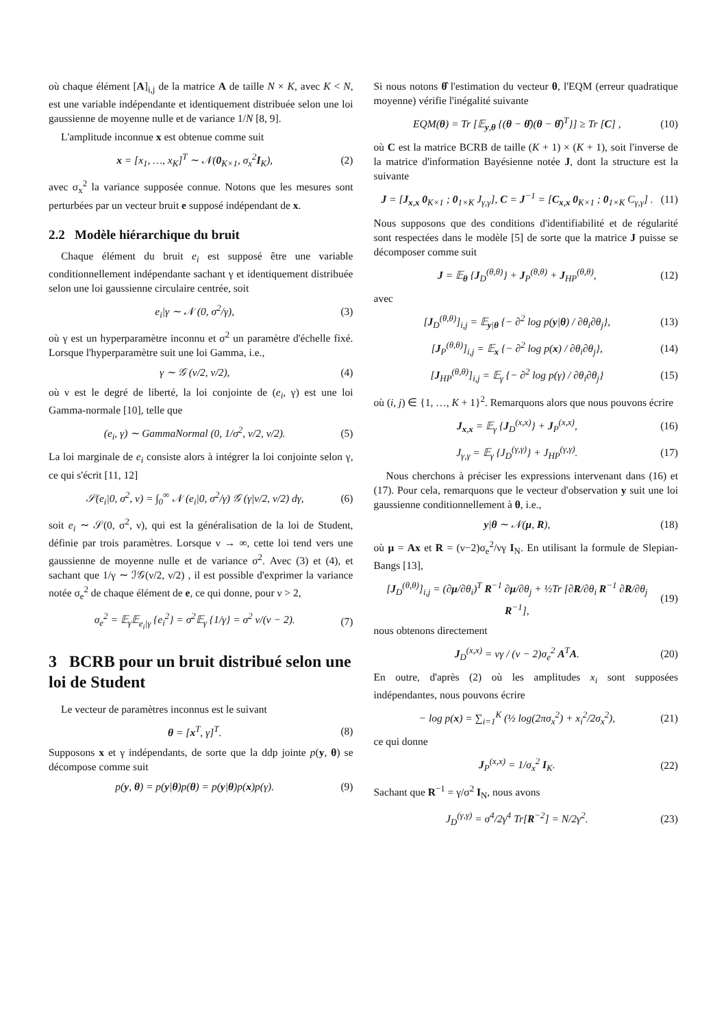où chaque élément [A]<sub>i,j</sub> de la matrice A de taille N × K, avec K < N, est une variable indépendante et identiquement distribuée selon une loi gaussienne de moyenne nulle et de variance 1/N [8, 9].
L'amplitude inconnue x est obtenue comme suit
x = [x<sub>1</sub>, …, x<sub>K</sub>]<sup>T</sup> ∼ 𝒩(0<sub>K×1</sub>, σ<sub>x</sub><sup>2</sup>I<sub>K</sub>), (2)
avec σ<sub>x</sub><sup>2</sup> la variance supposée connue. Notons que les mesures sont perturbées par un vecteur bruit e supposé indépendant de x.
2.2 Modèle hiérarchique du bruit
Chaque élément du bruit e<sub>i</sub> est supposé être une variable conditionnellement indépendante sachant γ et identiquement distribuée selon une loi gaussienne circulaire centrée, soit
e<sub>i</sub>|γ ∼ 𝒩 (0, σ<sup>2</sup>/γ), (3)
où γ est un hyperparamètre inconnu et σ<sup>2</sup> un paramètre d'échelle fixé. Lorsque l'hyperparamètre suit une loi Gamma, i.e.,
γ ∼ 𝒢 (ν/2, ν/2), (4)
où ν est le degré de liberté, la loi conjointe de (e<sub>i</sub>, γ) est une loi Gamma-normale [10], telle que
(e<sub>i</sub>, γ) ∼ GammaNormal (0, 1/σ<sup>2</sup>, ν/2, ν/2). (5)
La loi marginale de e<sub>i</sub> consiste alors à intégrer la loi conjointe selon γ, ce qui s'écrit [11, 12]
𝒮(e<sub>i</sub>|0, σ<sup>2</sup>, ν) = ∫<sub>0</sub><sup>∞</sup> 𝒩 (e<sub>i</sub>|0, σ<sup>2</sup>/γ) 𝒢 (γ|ν/2, ν/2) dγ, (6)
soit e<sub>i</sub> ∼ 𝒮(0, σ<sup>2</sup>, ν), qui est la généralisation de la loi de Student, définie par trois paramètres. Lorsque ν → ∞, cette loi tend vers une gaussienne de moyenne nulle et de variance σ<sup>2</sup>. Avec (3) et (4), et sachant que 1/γ ∼ ℐ𝒢(ν/2, ν/2) , il est possible d'exprimer la variance notée σ<sub>e</sub><sup>2</sup> de chaque élément de e, ce qui donne, pour ν > 2,
σ<sub>e</sub><sup>2</sup> = 𝔼<sub>γ</sub>𝔼<sub>e<sub>i</sub>|γ</sub> {e<sub>i</sub><sup>2</sup>} = σ<sup>2</sup>𝔼<sub>γ</sub> {1/γ} = σ<sup>2</sup> ν/(ν − 2). (7)
3 BCRB pour un bruit distribué selon une loi de Student
Le vecteur de paramètres inconnus est le suivant
θ = [x<sup>T</sup>, γ]<sup>T</sup>. (8)
Supposons x et γ indépendants, de sorte que la ddp jointe p(y, θ) se décompose comme suit
p(y, θ) = p(y|θ)p(θ) = p(y|θ)p(x)p(γ). (9)
Si nous notons θ̂ l'estimation du vecteur θ, l'EQM (erreur quadratique moyenne) vérifie l'inégalité suivante
EQM(θ) = Tr [𝔼<sub>y,θ</sub> {(θ − θ̂)(θ − θ̂)<sup>T</sup>}] ≥ Tr [C] , (10)
où C est la matrice BCRB de taille (K + 1) × (K + 1), soit l'inverse de la matrice d'information Bayésienne notée J, dont la structure est la suivante
J = [J<sub>x,x</sub> 0<sub>K×1</sub> ; 0<sub>1×K</sub> J<sub>γ,γ</sub>], C = J<sup>−1</sup> = [C<sub>x,x</sub> 0<sub>K×1</sub> ; 0<sub>1×K</sub> C<sub>γ,γ</sub>] . (11)
Nous supposons que des conditions d'identifiabilité et de régularité sont respectées dans le modèle [5] de sorte que la matrice J puisse se décomposer comme suit
J = 𝔼<sub>θ</sub> {J<sub>D</sub><sup>(θ,θ)</sup>} + J<sub>P</sub><sup>(θ,θ)</sup> + J<sub>HP</sub><sup>(θ,θ)</sup>, (12)
avec
[J<sub>D</sub><sup>(θ,θ)</sup>]<sub>i,j</sub> = 𝔼<sub>y|θ</sub> {− ∂<sup>2</sup> log p(y|θ) / ∂θ<sub>i</sub>∂θ<sub>j</sub>}, (13)
[J<sub>P</sub><sup>(θ,θ)</sup>]<sub>i,j</sub> = 𝔼<sub>x</sub> {− ∂<sup>2</sup> log p(x) / ∂θ<sub>i</sub>∂θ<sub>j</sub>}, (14)
[J<sub>HP</sub><sup>(θ,θ)</sup>]<sub>i,j</sub> = 𝔼<sub>γ</sub> {− ∂<sup>2</sup> log p(γ) / ∂θ<sub>i</sub>∂θ<sub>j</sub>} (15)
où (i, j) ∈ {1, …, K + 1}<sup>2</sup>. Remarquons alors que nous pouvons écrire
J<sub>x,x</sub> = 𝔼<sub>γ</sub> {J<sub>D</sub><sup>(x,x)</sup>} + J<sub>P</sub><sup>(x,x)</sup>, (16)
J<sub>γ,γ</sub> = 𝔼<sub>γ</sub> {J<sub>D</sub><sup>(γ,γ)</sup>} + J<sub>HP</sub><sup>(γ,γ)</sup>. (17)
Nous cherchons à préciser les expressions intervenant dans (16) et (17). Pour cela, remarquons que le vecteur d'observation y suit une loi gaussienne conditionnellement à θ, i.e.,
y|θ ∼ 𝒩(μ, R), (18)
où μ = Ax et R = (ν−2)σ<sub>e</sub><sup>2</sup>/νγ I<sub>N</sub>. En utilisant la formule de Slepian-Bangs [13],
[J<sub>D</sub><sup>(θ,θ)</sup>]<sub>i,j</sub> = (∂μ/∂θ<sub>i</sub>)<sup>T</sup> R<sup>−1</sup> ∂μ/∂θ<sub>j</sub> + ½Tr [∂R/∂θ<sub>i</sub> R<sup>−1</sup> ∂R/∂θ<sub>j</sub> R<sup>−1</sup>], (19)
nous obtenons directement
J<sub>D</sub><sup>(x,x)</sup> = νγ / (ν − 2)σ<sub>e</sub><sup>2</sup> A<sup>T</sup>A. (20)
En outre, d'après (2) où les amplitudes x<sub>i</sub> sont supposées indépendantes, nous pouvons écrire
− log p(x) = ∑<sub>i=1</sub><sup>K</sup> (½ log(2πσ<sub>x</sub><sup>2</sup>) + x<sub>i</sub><sup>2</sup>/2σ<sub>x</sub><sup>2</sup>), (21)
ce qui donne
J<sub>P</sub><sup>(x,x)</sup> = 1/σ<sub>x</sub><sup>2</sup> I<sub>K</sub>. (22)
Sachant que R<sup>−1</sup> = γ/σ<sup>2</sup> I<sub>N</sub>, nous avons
J<sub>D</sub><sup>(γ,γ)</sup> = σ<sup>4</sup>/2γ<sup>4</sup> Tr[R<sup>−2</sup>] = N/2γ<sup>2</sup>. (23)